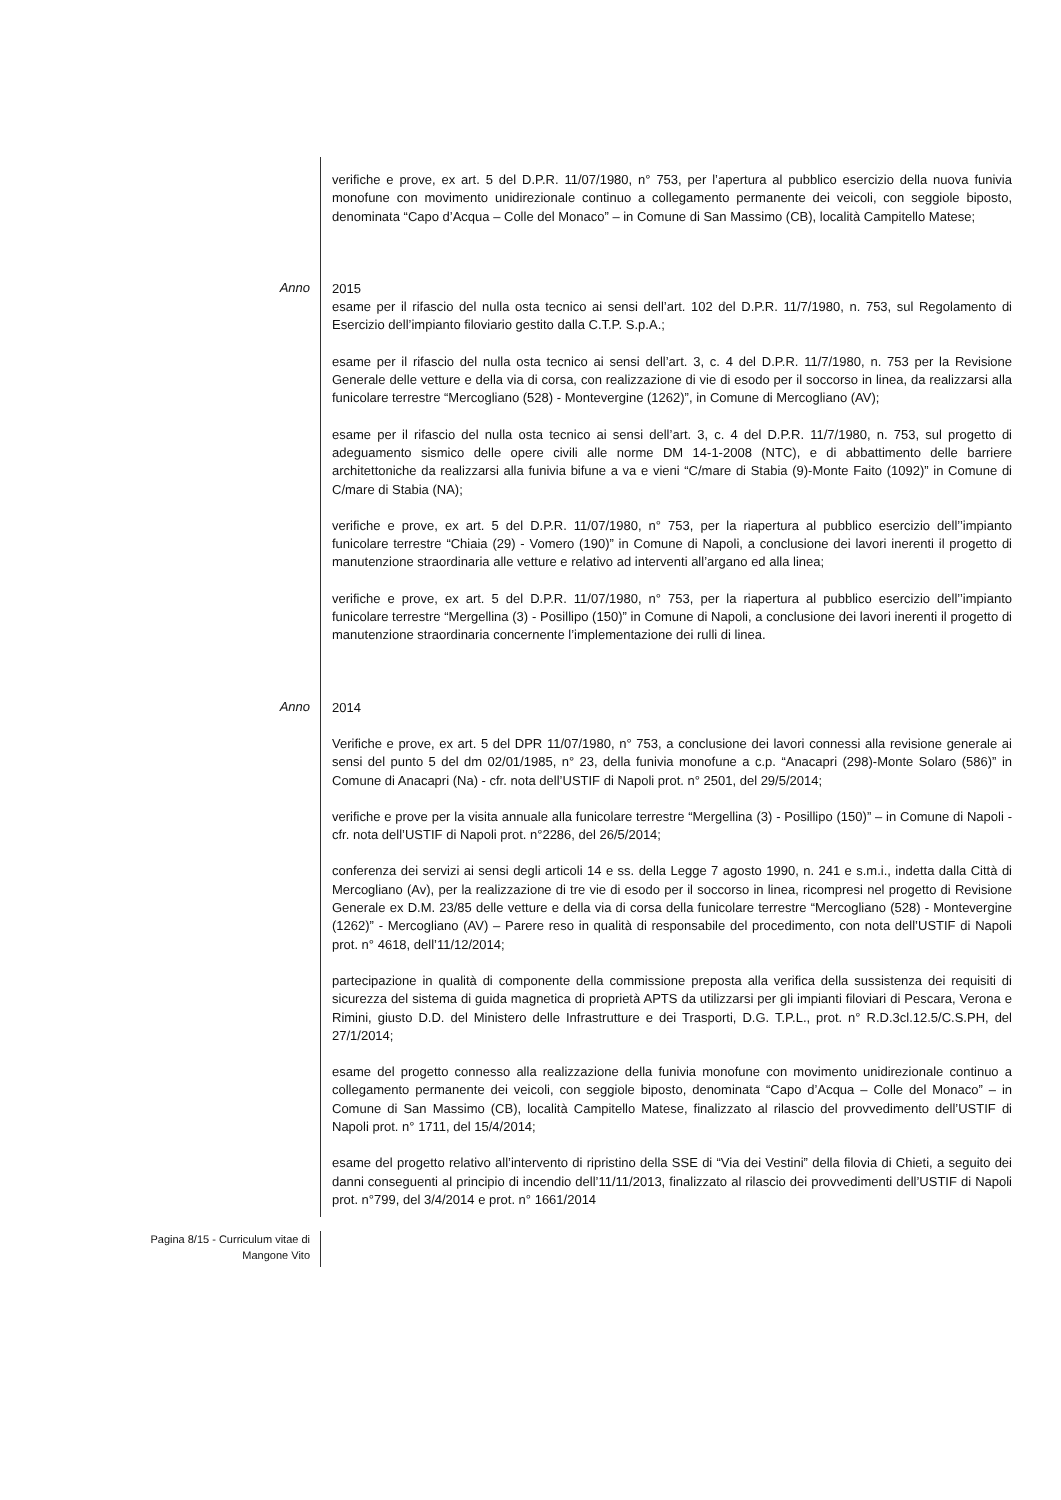verifiche e prove, ex art. 5 del D.P.R. 11/07/1980, n° 753, per l’apertura al pubblico esercizio della nuova funivia monofune con movimento unidirezionale continuo a collegamento permanente dei veicoli, con seggiole biposto, denominata “Capo d’Acqua – Colle del Monaco” – in Comune di San Massimo (CB), località Campitello Matese;
Anno
2015
esame per il rifascio del nulla osta tecnico ai sensi dell’art. 102 del D.P.R. 11/7/1980, n. 753, sul Regolamento di Esercizio dell’impianto filoviario gestito dalla C.T.P. S.p.A.;
esame per il rifascio del nulla osta tecnico ai sensi dell’art. 3, c. 4 del D.P.R. 11/7/1980, n. 753 per la Revisione Generale delle vetture e della via di corsa, con realizzazione di vie di esodo per il soccorso in linea, da realizzarsi alla funicolare terrestre “Mercogliano (528) - Montevergine (1262)”, in Comune di Mercogliano (AV);
esame per il rifascio del nulla osta tecnico ai sensi dell’art. 3, c. 4 del D.P.R. 11/7/1980, n. 753, sul progetto di adeguamento sismico delle opere civili alle norme DM 14-1-2008 (NTC), e di abbattimento delle barriere architettoniche da realizzarsi alla funivia bifune a va e vieni “C/mare di Stabia (9)-Monte Faito (1092)” in Comune di C/mare di Stabia (NA);
verifiche e prove, ex art. 5 del D.P.R. 11/07/1980, n° 753, per la riapertura al pubblico esercizio dell’’impianto funicolare terrestre “Chiaia (29) - Vomero (190)” in Comune di Napoli, a conclusione dei lavori inerenti il progetto di manutenzione straordinaria alle vetture e relativo ad interventi all’argano ed alla linea;
verifiche e prove, ex art. 5 del D.P.R. 11/07/1980, n° 753, per la riapertura al pubblico esercizio dell’’impianto funicolare terrestre “Mergellina (3) - Posillipo (150)” in Comune di Napoli, a conclusione dei lavori inerenti il progetto di manutenzione straordinaria concernente l’implementazione dei rulli di linea.
Anno
2014
Verifiche e prove, ex art. 5 del DPR 11/07/1980, n° 753, a conclusione dei lavori connessi alla revisione generale ai sensi del punto 5 del dm 02/01/1985, n° 23, della funivia monofune a c.p. “Anacapri (298)-Monte Solaro (586)” in Comune di Anacapri (Na) - cfr. nota dell’USTIF di Napoli prot. n° 2501, del 29/5/2014;
verifiche e prove per la visita annuale alla funicolare terrestre “Mergellina (3) - Posillipo (150)” – in Comune di Napoli - cfr. nota dell’USTIF di Napoli prot. n°2286, del 26/5/2014;
conferenza dei servizi ai sensi degli articoli 14 e ss. della Legge 7 agosto 1990, n. 241 e s.m.i., indetta dalla Città di Mercogliano (Av), per la realizzazione di tre vie di esodo per il soccorso in linea, ricompresi nel progetto di Revisione Generale ex D.M. 23/85 delle vetture e della via di corsa della funicolare terrestre “Mercogliano (528) - Montevergine (1262)” - Mercogliano (AV) – Parere reso in qualità di responsabile del procedimento, con nota dell’USTIF di Napoli prot. n° 4618, dell’11/12/2014;
partecipazione in qualità di componente della commissione preposta alla verifica della sussistenza dei requisiti di sicurezza del sistema di guida magnetica di proprietà APTS da utilizzarsi per gli impianti filoviari di Pescara, Verona e Rimini, giusto D.D. del Ministero delle Infrastrutture e dei Trasporti, D.G. T.P.L., prot. n° R.D.3cl.12.5/C.S.PH, del 27/1/2014;
esame del progetto connesso alla realizzazione della funivia monofune con movimento unidirezionale continuo a collegamento permanente dei veicoli, con seggiole biposto, denominata “Capo d’Acqua – Colle del Monaco” – in Comune di San Massimo (CB), località Campitello Matese, finalizzato al rilascio del provvedimento dell’USTIF di Napoli prot. n° 1711, del 15/4/2014;
esame del progetto relativo all’intervento di ripristino della SSE di “Via dei Vestini” della filovia di Chieti, a seguito dei danni conseguenti al principio di incendio dell’11/11/2013, finalizzato al rilascio dei provvedimenti dell’USTIF di Napoli prot. n°799, del 3/4/2014 e prot. n° 1661/2014
Pagina 8/15 - Curriculum vitae di
Mangone Vito